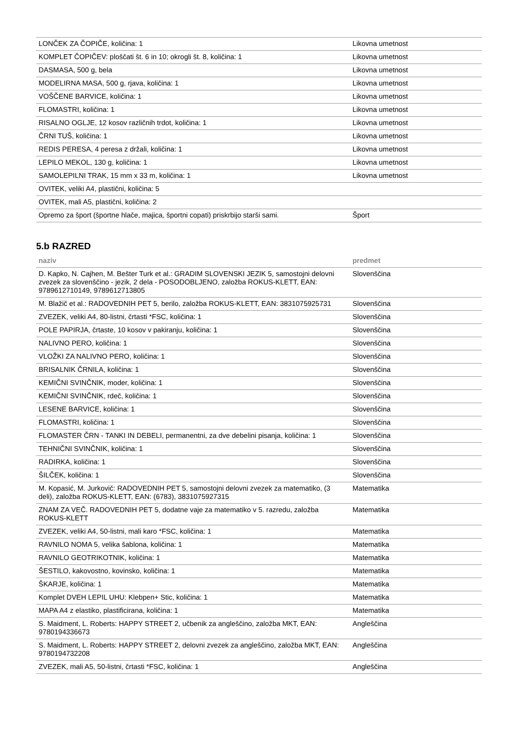| LONČEK ZA ČOPIČE, količina: 1 | Likovna umetnost |
| KOMPLET ČOPIČEV: ploščati št. 6 in 10; okrogli št. 8, količina: 1 | Likovna umetnost |
| DASMASA, 500 g, bela | Likovna umetnost |
| MODELIRNA MASA, 500 g, rjava, količina: 1 | Likovna umetnost |
| VOŠČENE BARVICE, količina: 1 | Likovna umetnost |
| FLOMASTRI, količina: 1 | Likovna umetnost |
| RISALNO OGLJE, 12 kosov različnih trdot, količina: 1 | Likovna umetnost |
| ČRNI TUŠ, količina: 1 | Likovna umetnost |
| REDIS PERESA, 4 peresa z držali, količina: 1 | Likovna umetnost |
| LEPILO MEKOL, 130 g, količina: 1 | Likovna umetnost |
| SAMOLEPILNI TRAK, 15 mm x 33 m, količina: 1 | Likovna umetnost |
| OVITEK, veliki A4, plastični, količina: 5 | |
| OVITEK, mali A5, plastični, količina: 2 | |
| Opremo za šport (športne hlače, majica, športni copati) priskrbijo starši sami. | Šport |
5.b RAZRED
| naziv | predmet |
| --- | --- |
| D. Kapko, N. Cajhen, M. Bešter Turk et al.: GRADIM SLOVENSKI JEZIK 5, samostojni delovni zvezek za slovenščino - jezik, 2 dela - POSODOBLJENO, založba ROKUS-KLETT, EAN: 9789612710149, 9789612713805 | Slovenščina |
| M. Blažič et al.: RADOVEDNIH PET 5, berilo, založba ROKUS-KLETT, EAN: 3831075925731 | Slovenščina |
| ZVEZEK, veliki A4, 80-listni, črtasti *FSC, količina: 1 | Slovenščina |
| POLE PAPIRJA, črtaste, 10 kosov v pakiranju, količina: 1 | Slovenščina |
| NALIVNO PERO, količina: 1 | Slovenščina |
| VLOŽKI ZA NALIVNO PERO, količina: 1 | Slovenščina |
| BRISALNIK ČRNILA, količina: 1 | Slovenščina |
| KEMIČNI SVINČNIK, moder, količina: 1 | Slovenščina |
| KEMIČNI SVINČNIK, rdeč, količina: 1 | Slovenščina |
| LESENE BARVICE, količina: 1 | Slovenščina |
| FLOMASTRI, količina: 1 | Slovenščina |
| FLOMASTER ČRN - TANKI IN DEBELI, permanentni, za dve debelini pisanja, količina: 1 | Slovenščina |
| TEHNIČNI SVINČNIK, količina: 1 | Slovenščina |
| RADIRKA, količina: 1 | Slovenščina |
| ŠILČEK, količina: 1 | Slovenščina |
| M. Kopasić, M. Jurkovič: RADOVEDNIH PET 5, samostojni delovni zvezek za matematiko, (3 deli), založba ROKUS-KLETT, EAN: (6783), 3831075927315 | Matematika |
| ZNAM ZA VEČ. RADOVEDNIH PET 5, dodatne vaje za matematiko v 5. razredu, založba ROKUS-KLETT | Matematika |
| ZVEZEK, veliki A4, 50-listni, mali karo *FSC, količina: 1 | Matematika |
| RAVNILO NOMA 5, velika šablona, količina: 1 | Matematika |
| RAVNILO GEOTRIKOTNIK, količina: 1 | Matematika |
| ŠESTILO, kakovostno, kovinsko, količina: 1 | Matematika |
| ŠKARJE, količina: 1 | Matematika |
| Komplet DVEH LEPIL UHU: Klebpen+ Stic, količina: 1 | Matematika |
| MAPA A4 z elastiko, plastificirana, količina: 1 | Matematika |
| S. Maidment, L. Roberts: HAPPY STREET 2, učbenik za angleščino, založba MKT, EAN: 9780194336673 | Angleščina |
| S. Maidment, L. Roberts: HAPPY STREET 2, delovni zvezek za angleščino, založba MKT, EAN: 9780194732208 | Angleščina |
| ZVEZEK, mali A5, 50-listni, črtasti *FSC, količina: 1 | Angleščina |